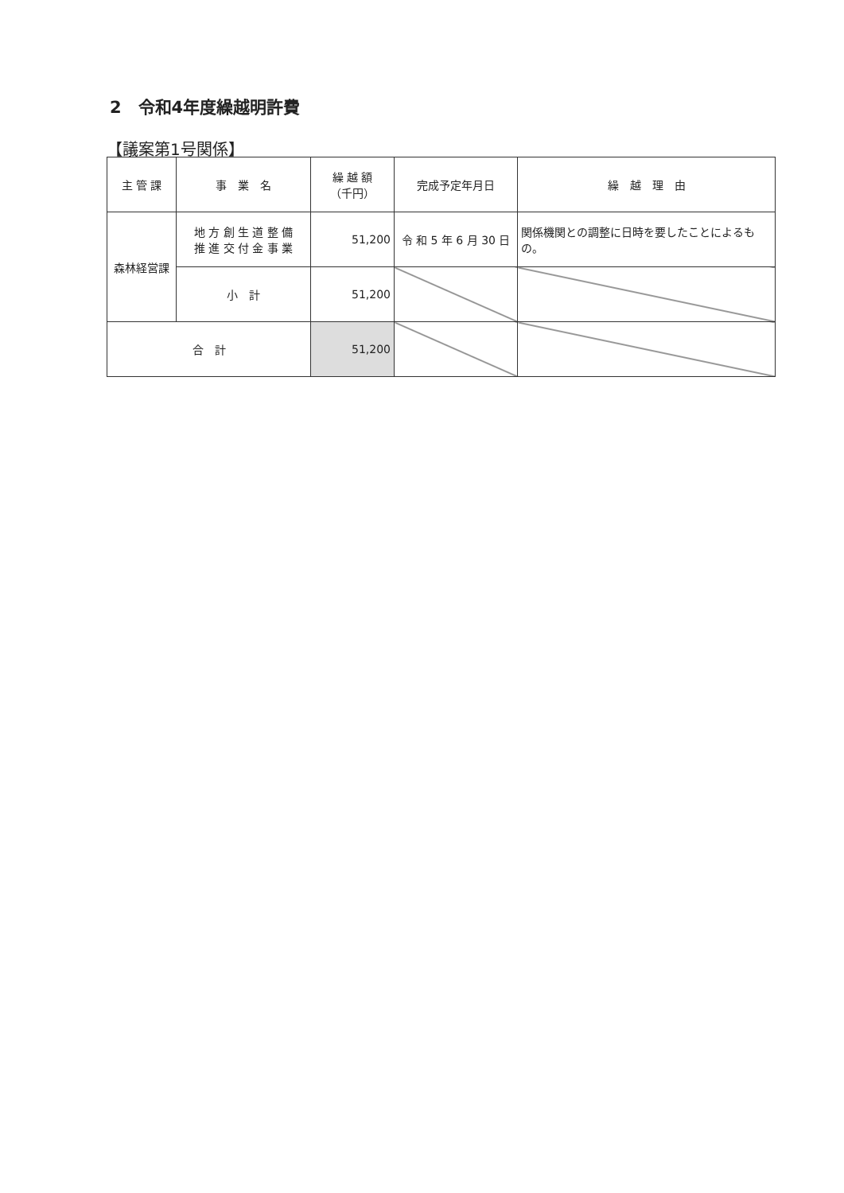2　令和4年度繰越明許費
【議案第1号関係】
| 主 管 課 | 事 業 名 | 繰 越 額 （千円） | 完成予定年月日 | 繰 越 理 由 |
| --- | --- | --- | --- | --- |
| 森林経営課 | 地 方 創 生 道 整 備 推 進 交 付 金 事 業 | 51,200 | 令 和 5 年 6 月 30 日 | 関係機関との調整に日時を要したことによるもの。 |
| | 小 計 | 51,200 | | |
| 合 計 | | 51,200 | | |